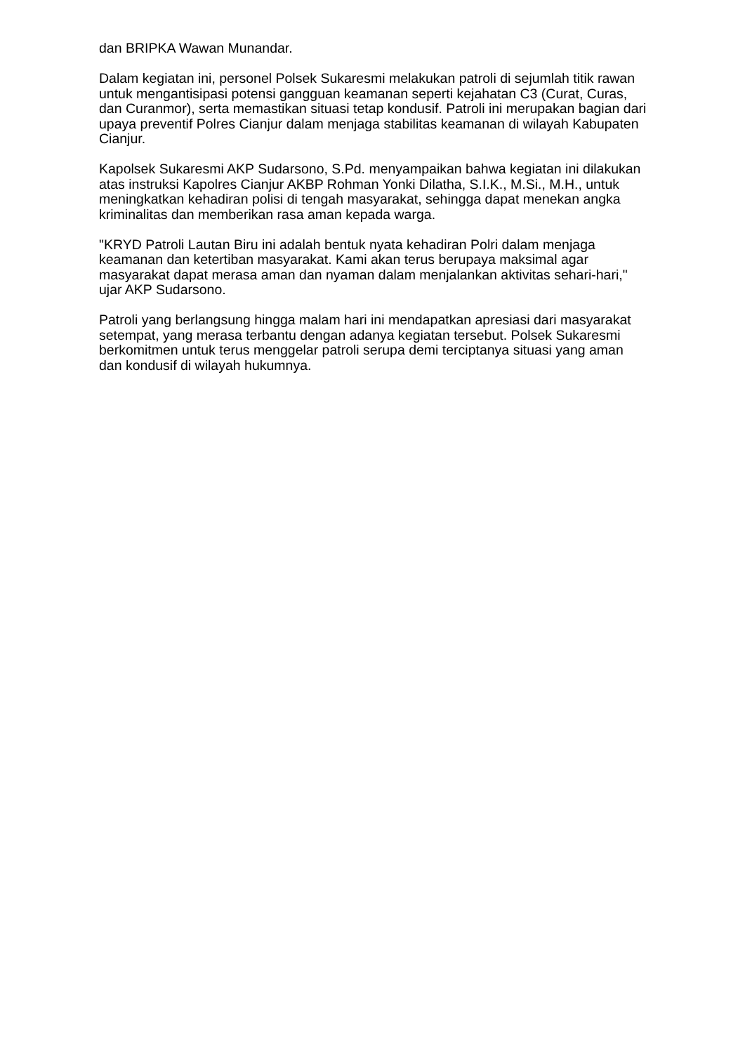dan BRIPKA Wawan Munandar.
Dalam kegiatan ini, personel Polsek Sukaresmi melakukan patroli di sejumlah titik rawan untuk mengantisipasi potensi gangguan keamanan seperti kejahatan C3 (Curat, Curas, dan Curanmor), serta memastikan situasi tetap kondusif. Patroli ini merupakan bagian dari upaya preventif Polres Cianjur dalam menjaga stabilitas keamanan di wilayah Kabupaten Cianjur.
Kapolsek Sukaresmi AKP Sudarsono, S.Pd. menyampaikan bahwa kegiatan ini dilakukan atas instruksi Kapolres Cianjur AKBP Rohman Yonki Dilatha, S.I.K., M.Si., M.H., untuk meningkatkan kehadiran polisi di tengah masyarakat, sehingga dapat menekan angka kriminalitas dan memberikan rasa aman kepada warga.
"KRYD Patroli Lautan Biru ini adalah bentuk nyata kehadiran Polri dalam menjaga keamanan dan ketertiban masyarakat. Kami akan terus berupaya maksimal agar masyarakat dapat merasa aman dan nyaman dalam menjalankan aktivitas sehari-hari," ujar AKP Sudarsono.
Patroli yang berlangsung hingga malam hari ini mendapatkan apresiasi dari masyarakat setempat, yang merasa terbantu dengan adanya kegiatan tersebut. Polsek Sukaresmi berkomitmen untuk terus menggelar patroli serupa demi terciptanya situasi yang aman dan kondusif di wilayah hukumnya.